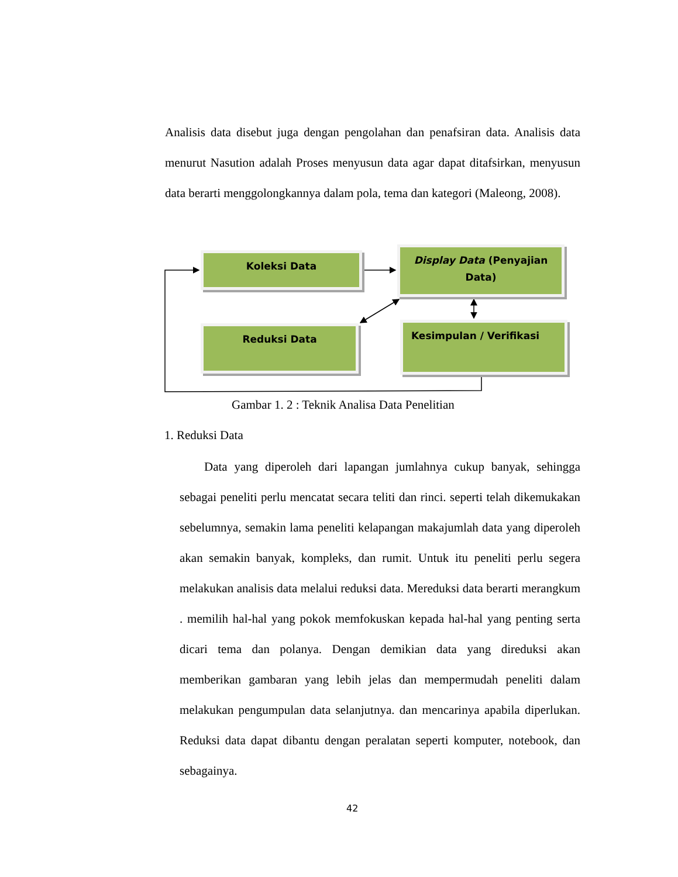Analisis data disebut juga dengan pengolahan dan penafsiran data. Analisis data menurut Nasution adalah Proses menyusun data agar dapat ditafsirkan, menyusun data berarti menggolongkannya dalam pola, tema dan kategori (Maleong, 2008).
Koleksi Data
Display Data (Penyajian Data)
Reduksi Data Kesimpulan / Verifikasi
Gambar 1. 2 : Teknik Analisa Data Penelitian
1. Reduksi Data
Data yang diperoleh dari lapangan jumlahnya cukup banyak, sehingga sebagai peneliti perlu mencatat secara teliti dan rinci. seperti telah dikemukakan sebelumnya, semakin lama peneliti kelapangan makajumlah data yang diperoleh akan semakin banyak, kompleks, dan rumit. Untuk itu peneliti perlu segera melakukan analisis data melalui reduksi data. Mereduksi data berarti merangkum . memilih hal-hal yang pokok memfokuskan kepada hal-hal yang penting serta dicari tema dan polanya. Dengan demikian data yang direduksi akan memberikan gambaran yang lebih jelas dan mempermudah peneliti dalam melakukan pengumpulan data selanjutnya. dan mencarinya apabila diperlukan. Reduksi data dapat dibantu dengan peralatan seperti komputer, notebook, dan sebagainya.
42